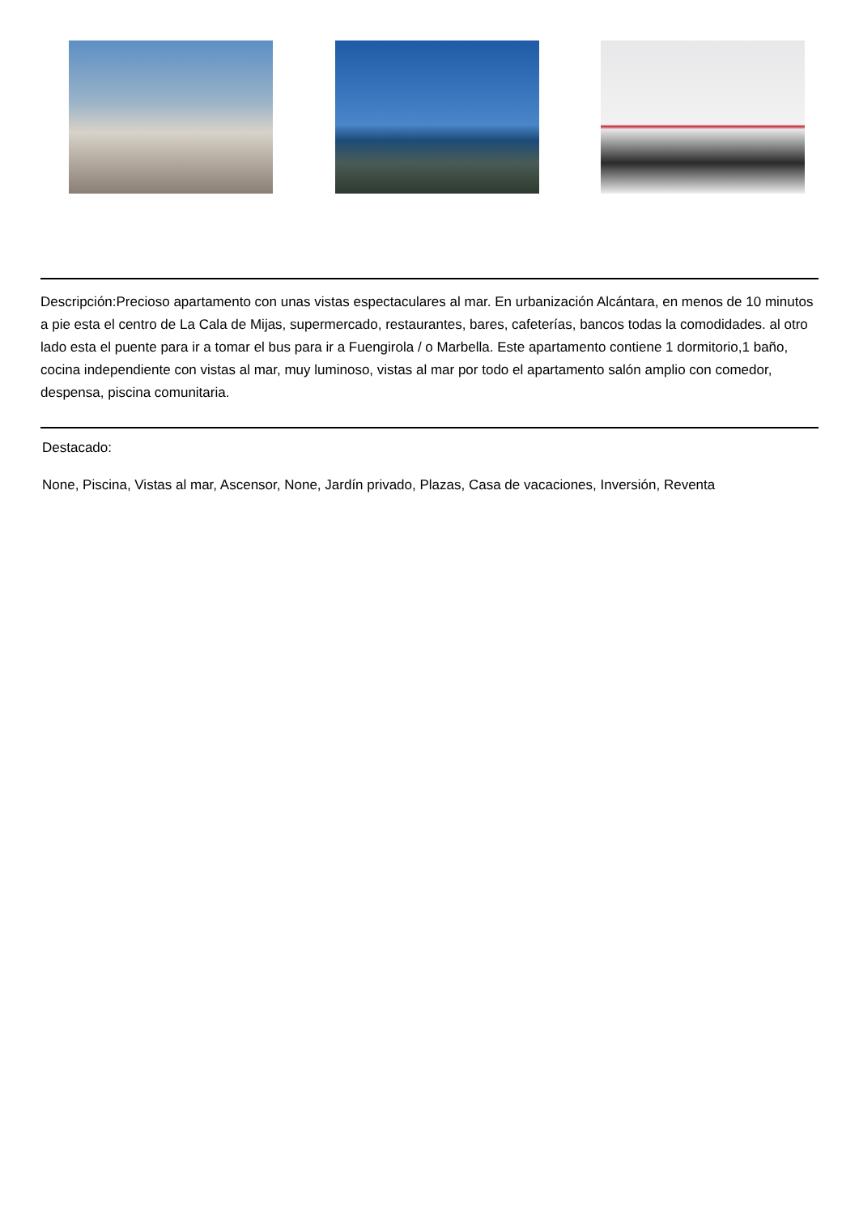Descripción:Precioso apartamento con unas vistas espectaculares al mar. En urbanización Alcántara, en menos de 10 minutos a pie esta el centro de La Cala de Mijas, supermercado, restaurantes, bares, cafeterías, bancos todas la comodidades. al otro lado esta el puente para ir a tomar el bus para ir a Fuengirola / o Marbella. Este apartamento contiene 1 dormitorio,1 baño, cocina independiente con vistas al mar, muy luminoso, vistas al mar por todo el apartamento salón amplio con comedor, despensa, piscina comunitaria.
Destacado:
None, Piscina, Vistas al mar, Ascensor, None, Jardín privado, Plazas, Casa de vacaciones, Inversión, Reventa